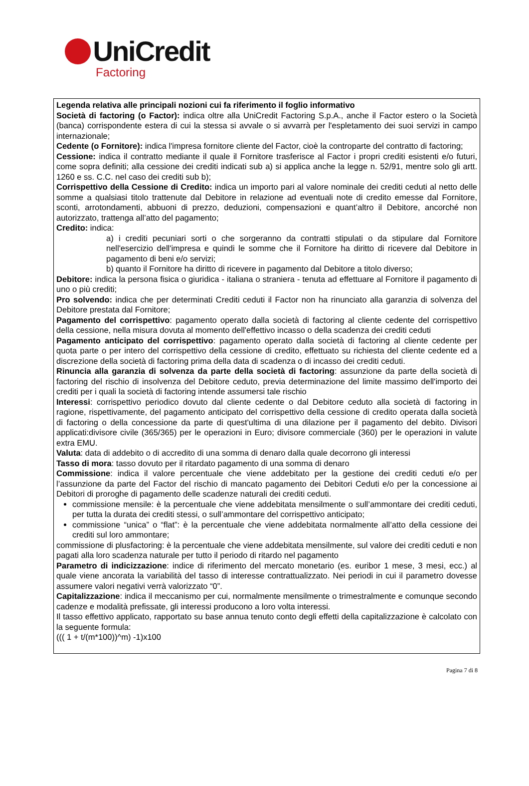UniCredit
Factoring
Legenda relativa alle principali nozioni cui fa riferimento il foglio informativo
Società di factoring (o Factor): indica oltre alla UniCredit Factoring S.p.A., anche il Factor estero o la Società (banca) corrispondente estera di cui la stessa si avvale o si avvarrà per l'espletamento dei suoi servizi in campo internazionale;
Cedente (o Fornitore): indica l'impresa fornitore cliente del Factor, cioè la controparte del contratto di factoring;
Cessione: indica il contratto mediante il quale il Fornitore trasferisce al Factor i propri crediti esistenti e/o futuri, come sopra definiti; alla cessione dei crediti indicati sub a) si applica anche la legge n. 52/91, mentre solo gli artt. 1260 e ss. C.C. nel caso dei crediti sub b);
Corrispettivo della Cessione di Credito: indica un importo pari al valore nominale dei crediti ceduti al netto delle somme a qualsiasi titolo trattenute dal Debitore in relazione ad eventuali note di credito emesse dal Fornitore, sconti, arrotondamenti, abbuoni di prezzo, deduzioni, compensazioni e quant’altro il Debitore, ancorché non autorizzato, trattenga all’atto del pagamento;
Credito: indica:
a) i crediti pecuniari sorti o che sorgeranno da contratti stipulati o da stipulare dal Fornitore nell'esercizio dell'impresa e quindi le somme che il Fornitore ha diritto di ricevere dal Debitore in pagamento di beni e/o servizi;
b) quanto il Fornitore ha diritto di ricevere in pagamento dal Debitore a titolo diverso;
Debitore: indica la persona fisica o giuridica - italiana o straniera - tenuta ad effettuare al Fornitore il pagamento di uno o più crediti;
Pro solvendo: indica che per determinati Crediti ceduti il Factor non ha rinunciato alla garanzia di solvenza del Debitore prestata dal Fornitore;
Pagamento del corrispettivo: pagamento operato dalla società di factoring al cliente cedente del corrispettivo della cessione, nella misura dovuta al momento dell'effettivo incasso o della scadenza dei crediti ceduti
Pagamento anticipato del corrispettivo: pagamento operato dalla società di factoring al cliente cedente per quota parte o per intero del corrispettivo della cessione di credito, effettuato su richiesta del cliente cedente ed a discrezione della società di factoring prima della data di scadenza o di incasso dei crediti ceduti.
Rinuncia alla garanzia di solvenza da parte della società di factoring: assunzione da parte della società di factoring del rischio di insolvenza del Debitore ceduto, previa determinazione del limite massimo dell'importo dei crediti per i quali la società di factoring intende assumersi tale rischio
Interessi: corrispettivo periodico dovuto dal cliente cedente o dal Debitore ceduto alla società di factoring in ragione, rispettivamente, del pagamento anticipato del corrispettivo della cessione di credito operata dalla società di factoring o della concessione da parte di quest'ultima di una dilazione per il pagamento del debito. Divisori applicati:divisore civile (365/365) per le operazioni in Euro; divisore commerciale (360) per le operazioni in valute extra EMU.
Valuta: data di addebito o di accredito di una somma di denaro dalla quale decorrono gli interessi
Tasso di mora: tasso dovuto per il ritardato pagamento di una somma di denaro
Commissione: indica il valore percentuale che viene addebitato per la gestione dei crediti ceduti e/o per l’assunzione da parte del Factor del rischio di mancato pagamento dei Debitori Ceduti e/o per la concessione ai Debitori di proroghe di pagamento delle scadenze naturali dei crediti ceduti.
commissione mensile: è la percentuale che viene addebitata mensilmente o sull’ammontare dei crediti ceduti, per tutta la durata dei crediti stessi, o sull’ammontare del corrispettivo anticipato;
commissione “unica” o “flat”: è la percentuale che viene addebitata normalmente all’atto della cessione dei crediti sul loro ammontare;
commissione di plusfactoring: è la percentuale che viene addebitata mensilmente, sul valore dei crediti ceduti e non pagati alla loro scadenza naturale per tutto il periodo di ritardo nel pagamento
Parametro di indicizzazione: indice di riferimento del mercato monetario (es. euribor 1 mese, 3 mesi, ecc.) al quale viene ancorata la variabilità del tasso di interesse contrattualizzato. Nei periodi in cui il parametro dovesse assumere valori negativi verrà valorizzato “0”.
Capitalizzazione: indica il meccanismo per cui, normalmente mensilmente o trimestralmente e comunque secondo cadenze e modalità prefissate, gli interessi producono a loro volta interessi.
Il tasso effettivo applicato, rapportato su base annua tenuto conto degli effetti della capitalizzazione è calcolato con la seguente formula:
((( 1 + t/(m*100))^m) -1)x100
Pagina 7 di 8